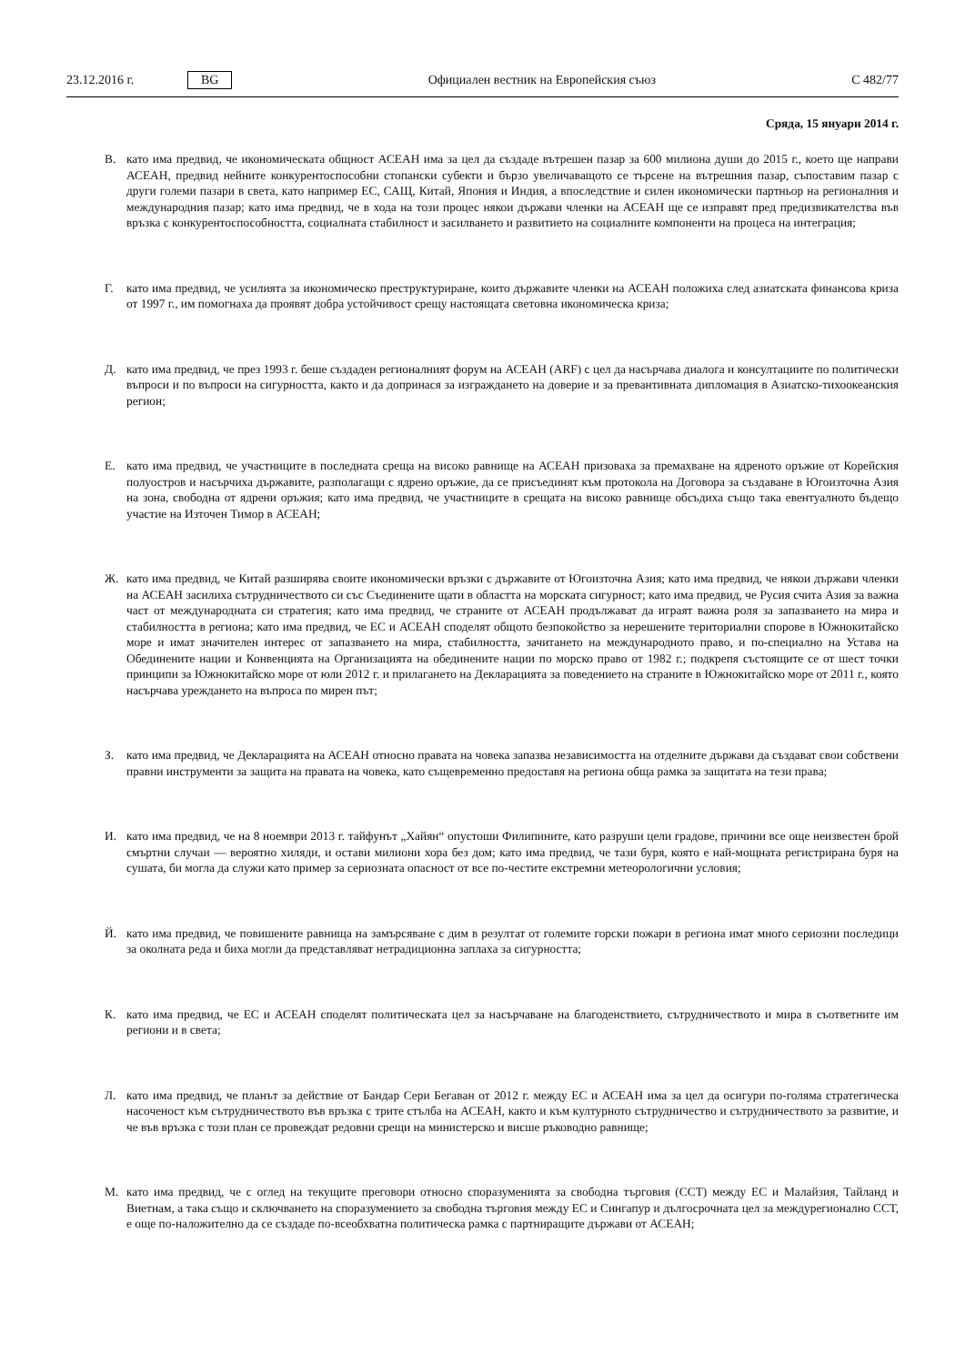23.12.2016 г. BG Официален вестник на Европейския съюз C 482/77
Сряда, 15 януари 2014 г.
В. като има предвид, че икономическата общност АСЕАН има за цел да създаде вътрешен пазар за 600 милиона души до 2015 г., което ще направи АСЕАН, предвид нейните конкурентоспособни стопански субекти и бързо увеличаващото се търсене на вътрешния пазар, съпоставим пазар с други големи пазари в света, като например ЕС, САЩ, Китай, Япония и Индия, а впоследствие и силен икономически партньор на регионалния и международния пазар; като има предвид, че в хода на този процес някои държави членки на АСЕАН ще се изправят пред предизвикателства във връзка с конкурентоспособността, социалната стабилност и засилването и развитието на социалните компоненти на процеса на интеграция;
Г. като има предвид, че усилията за икономическо преструктуриране, които държавите членки на АСЕАН положиха след азиатската финансова криза от 1997 г., им помогнаха да проявят добра устойчивост срещу настоящата световна икономическа криза;
Д. като има предвид, че през 1993 г. беше създаден регионалният форум на АСЕАН (ARF) с цел да насърчава диалога и консултациите по политически въпроси и по въпроси на сигурността, както и да допринася за изграждането на доверие и за превантивната дипломация в Азиатско-тихоокеанския регион;
Е. като има предвид, че участниците в последната среща на високо равнище на АСЕАН призоваха за премахване на ядреното оръжие от Корейския полуостров и насърчиха държавите, разполагащи с ядрено оръжие, да се присъединят към протокола на Договора за създаване в Югоизточна Азия на зона, свободна от ядрени оръжия; като има предвид, че участниците в срещата на високо равнище обсъдиха също така евентуалното бъдещо участие на Източен Тимор в АСЕАН;
Ж. като има предвид, че Китай разширява своите икономически връзки с държавите от Югоизточна Азия; като има предвид, че някои държави членки на АСЕАН засилиха сътрудничеството си със Съединените щати в областта на морската сигурност; като има предвид, че Русия счита Азия за важна част от международната си стратегия; като има предвид, че страните от АСЕАН продължават да играят важна роля за запазването на мира и стабилността в региона; като има предвид, че ЕС и АСЕАН споделят общото безпокойство за нерешените териториални спорове в Южнокитайско море и имат значителен интерес от запазването на мира, стабилността, зачитането на международното право, и по-специално на Устава на Обединените нации и Конвенцията на Организацията на обединените нации по морско право от 1982 г.; подкрепя състоящите се от шест точки принципи за Южнокитайско море от юли 2012 г. и прилагането на Декларацията за поведението на страните в Южнокитайско море от 2011 г., която насърчава уреждането на въпроса по мирен път;
З. като има предвид, че Декларацията на АСЕАН относно правата на човека запазва независимостта на отделните държави да създават свои собствени правни инструменти за защита на правата на човека, като същевременно предоставя на региона обща рамка за защитата на тези права;
И. като има предвид, че на 8 ноември 2013 г. тайфунът „Хайян“ опустоши Филипините, като разруши цели градове, причини все още неизвестен брой смъртни случаи — вероятно хиляди, и остави милиони хора без дом; като има предвид, че тази буря, която е най-мощната регистрирана буря на сушата, би могла да служи като пример за сериозната опасност от все по-честите екстремни метеорологични условия;
Й. като има предвид, че повишените равнища на замърсяване с дим в резултат от големите горски пожари в региона имат много сериозни последици за околната реда и биха могли да представляват нетрадиционна заплаха за сигурността;
К. като има предвид, че ЕС и АСЕАН споделят политическата цел за насърчаване на благоденствието, сътрудничеството и мира в съответните им региони и в света;
Л. като има предвид, че планът за действие от Бандар Сери Бегаван от 2012 г. между ЕС и АСЕАН има за цел да осигури по-голяма стратегическа насоченост към сътрудничеството във връзка с трите стълба на АСЕАН, както и към културното сътрудничество и сътрудничеството за развитие, и че във връзка с този план се провеждат редовни срещи на министерско и висше ръководно равнище;
М. като има предвид, че с оглед на текущите преговори относно споразуменията за свободна търговия (ССТ) между ЕС и Малайзия, Тайланд и Виетнам, а така също и сключването на споразумението за свободна търговия между ЕС и Сингапур и дългосрочната цел за междурегионално ССТ, е още по-наложително да се създаде по-всеобхватна политическа рамка с партниращите държави от АСЕАН;